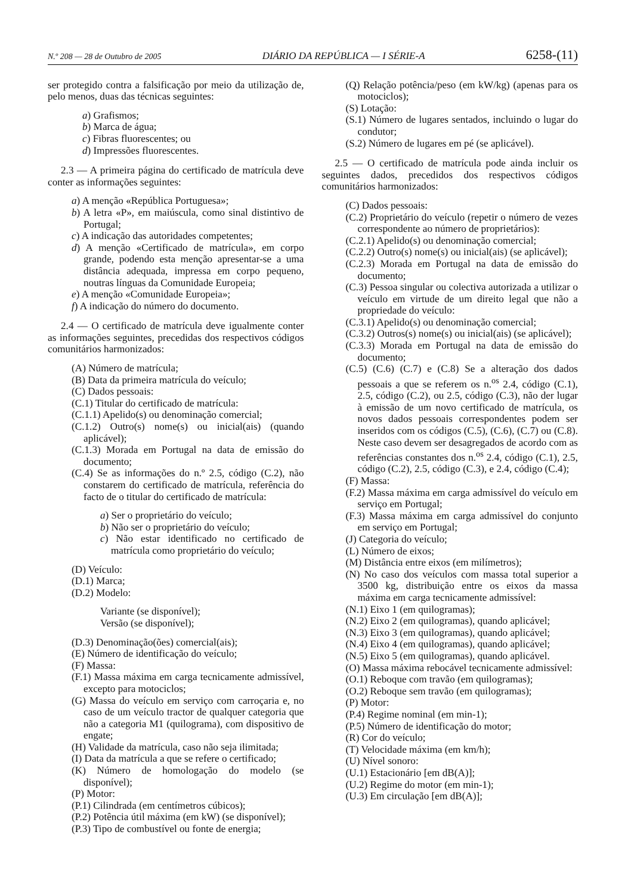N.º 208 — 28 de Outubro de 2005 DIÁRIO DA REPÚBLICA — I SÉRIE-A 6258-(11)
ser protegido contra a falsificação por meio da utilização de, pelo menos, duas das técnicas seguintes:
a) Grafismos;
b) Marca de água;
c) Fibras fluorescentes; ou
d) Impressões fluorescentes.
2.3 — A primeira página do certificado de matrícula deve conter as informações seguintes:
a) A menção «República Portuguesa»;
b) A letra «P», em maiúscula, como sinal distintivo de Portugal;
c) A indicação das autoridades competentes;
d) A menção «Certificado de matrícula», em corpo grande, podendo esta menção apresentar-se a uma distância adequada, impressa em corpo pequeno, noutras línguas da Comunidade Europeia;
e) A menção «Comunidade Europeia»;
f) A indicação do número do documento.
2.4 — O certificado de matrícula deve igualmente conter as informações seguintes, precedidas dos respectivos códigos comunitários harmonizados:
(A) Número de matrícula;
(B) Data da primeira matrícula do veículo;
(C) Dados pessoais:
(C.1) Titular do certificado de matrícula:
(C.1.1) Apelido(s) ou denominação comercial;
(C.1.2) Outro(s) nome(s) ou inicial(ais) (quando aplicável);
(C.1.3) Morada em Portugal na data de emissão do documento;
(C.4) Se as informações do n.º 2.5, código (C.2), não constarem do certificado de matrícula, referência do facto de o titular do certificado de matrícula:
a) Ser o proprietário do veículo;
b) Não ser o proprietário do veículo;
c) Não estar identificado no certificado de matrícula como proprietário do veículo;
(D) Veículo:
(D.1) Marca;
(D.2) Modelo:
Variante (se disponível);
Versão (se disponível);
(D.3) Denominação(ões) comercial(ais);
(E) Número de identificação do veículo;
(F) Massa:
(F.1) Massa máxima em carga tecnicamente admissível, excepto para motociclos;
(G) Massa do veículo em serviço com carroçaria e, no caso de um veículo tractor de qualquer categoria que não a categoria M1 (quilograma), com dispositivo de engate;
(H) Validade da matrícula, caso não seja ilimitada;
(I) Data da matrícula a que se refere o certificado;
(K) Número de homologação do modelo (se disponível);
(P) Motor:
(P.1) Cilindrada (em centímetros cúbicos);
(P.2) Potência útil máxima (em kW) (se disponível);
(P.3) Tipo de combustível ou fonte de energia;
(Q) Relação potência/peso (em kW/kg) (apenas para os motociclos);
(S) Lotação:
(S.1) Número de lugares sentados, incluindo o lugar do condutor;
(S.2) Número de lugares em pé (se aplicável).
2.5 — O certificado de matrícula pode ainda incluir os seguintes dados, precedidos dos respectivos códigos comunitários harmonizados:
(C) Dados pessoais:
(C.2) Proprietário do veículo (repetir o número de vezes correspondente ao número de proprietários):
(C.2.1) Apelido(s) ou denominação comercial;
(C.2.2) Outro(s) nome(s) ou inicial(ais) (se aplicável);
(C.2.3) Morada em Portugal na data de emissão do documento;
(C.3) Pessoa singular ou colectiva autorizada a utilizar o veículo em virtude de um direito legal que não a propriedade do veículo:
(C.3.1) Apelido(s) ou denominação comercial;
(C.3.2) Outros(s) nome(s) ou inicial(ais) (se aplicável);
(C.3.3) Morada em Portugal na data de emissão do documento;
(C.5) (C.6) (C.7) e (C.8) Se a alteração dos dados pessoais a que se referem os n.<sup>os</sup> 2.4, código (C.1), 2.5, código (C.2), ou 2.5, código (C.3), não der lugar à emissão de um novo certificado de matrícula, os novos dados pessoais correspondentes podem ser inseridos com os códigos (C.5), (C.6), (C.7) ou (C.8). Neste caso devem ser desagregados de acordo com as referências constantes dos n.<sup>os</sup> 2.4, código (C.1), 2.5, código (C.2), 2.5, código (C.3), e 2.4, código (C.4);
(F) Massa:
(F.2) Massa máxima em carga admissível do veículo em serviço em Portugal;
(F.3) Massa máxima em carga admissível do conjunto em serviço em Portugal;
(J) Categoria do veículo;
(L) Número de eixos;
(M) Distância entre eixos (em milímetros);
(N) No caso dos veículos com massa total superior a 3500 kg, distribuição entre os eixos da massa máxima em carga tecnicamente admissível:
(N.1) Eixo 1 (em quilogramas);
(N.2) Eixo 2 (em quilogramas), quando aplicável;
(N.3) Eixo 3 (em quilogramas), quando aplicável;
(N.4) Eixo 4 (em quilogramas), quando aplicável;
(N.5) Eixo 5 (em quilogramas), quando aplicável.
(O) Massa máxima rebocável tecnicamente admissível:
(O.1) Reboque com travão (em quilogramas);
(O.2) Reboque sem travão (em quilogramas);
(P) Motor:
(P.4) Regime nominal (em min-1);
(P.5) Número de identificação do motor;
(R) Cor do veículo;
(T) Velocidade máxima (em km/h);
(U) Nível sonoro:
(U.1) Estacionário [em dB(A)];
(U.2) Regime do motor (em min-1);
(U.3) Em circulação [em dB(A)];